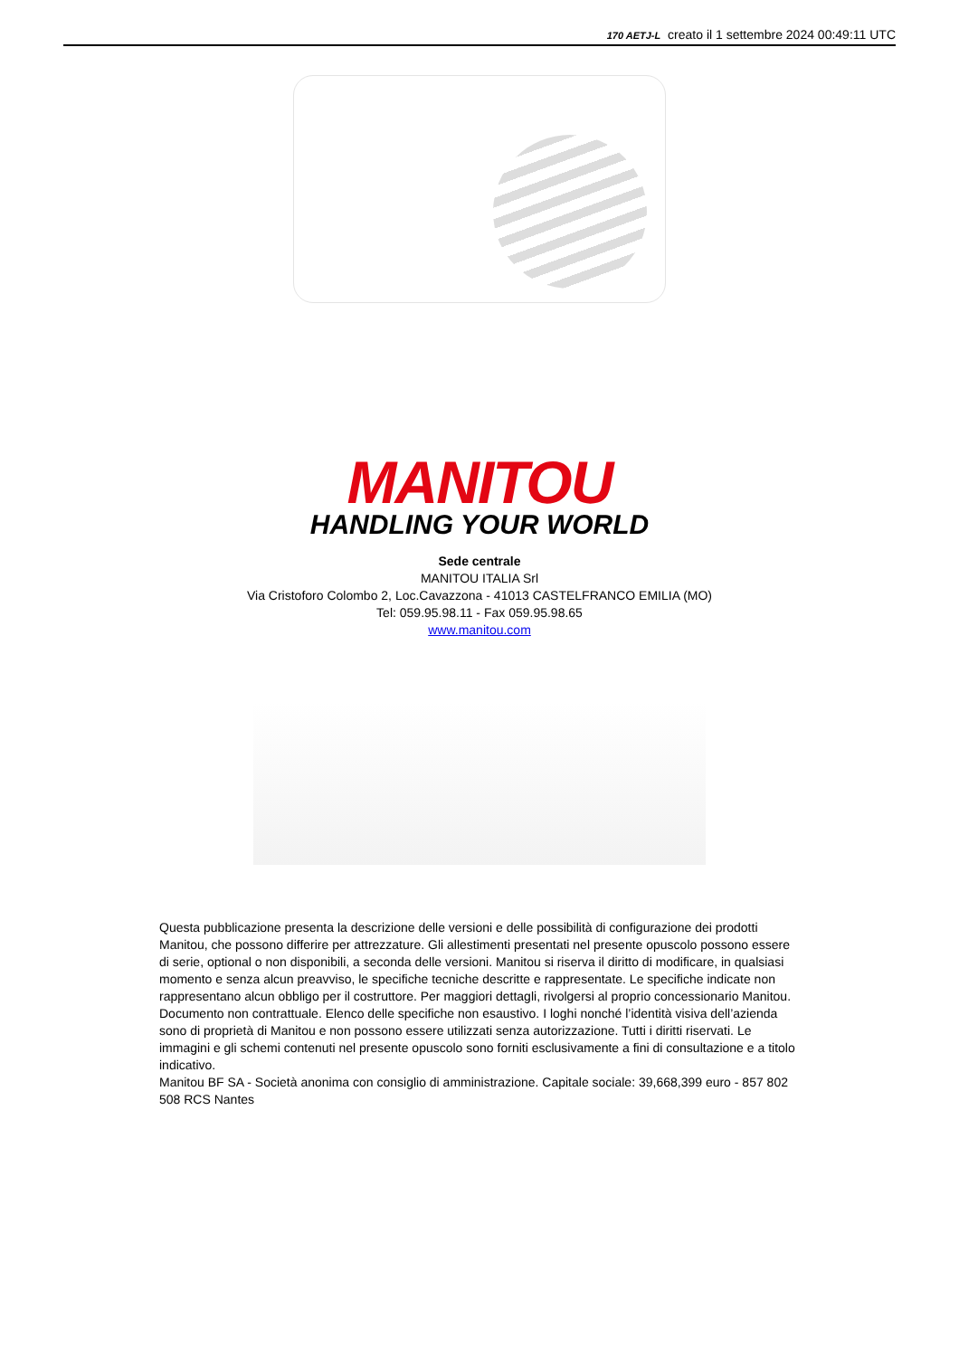170 AETJ-L creato il 1 settembre 2024 00:49:11 UTC
MANITOU
HANDLING YOUR WORLD
Sede centrale
MANITOU ITALIA Srl
Via Cristoforo Colombo 2, Loc.Cavazzona - 41013 CASTELFRANCO EMILIA (MO)
Tel: 059.95.98.11 - Fax 059.95.98.65
www.manitou.com
Questa pubblicazione presenta la descrizione delle versioni e delle possibilità di configurazione dei prodotti Manitou, che possono differire per attrezzature. Gli allestimenti presentati nel presente opuscolo possono essere di serie, optional o non disponibili, a seconda delle versioni. Manitou si riserva il diritto di modificare, in qualsiasi momento e senza alcun preavviso, le specifiche tecniche descritte e rappresentate. Le specifiche indicate non rappresentano alcun obbligo per il costruttore. Per maggiori dettagli, rivolgersi al proprio concessionario Manitou. Documento non contrattuale. Elenco delle specifiche non esaustivo. I loghi nonché l’identità visiva dell’azienda sono di proprietà di Manitou e non possono essere utilizzati senza autorizzazione. Tutti i diritti riservati. Le immagini e gli schemi contenuti nel presente opuscolo sono forniti esclusivamente a fini di consultazione e a titolo indicativo.
Manitou BF SA - Società anonima con consiglio di amministrazione. Capitale sociale: 39,668,399 euro - 857 802 508 RCS Nantes